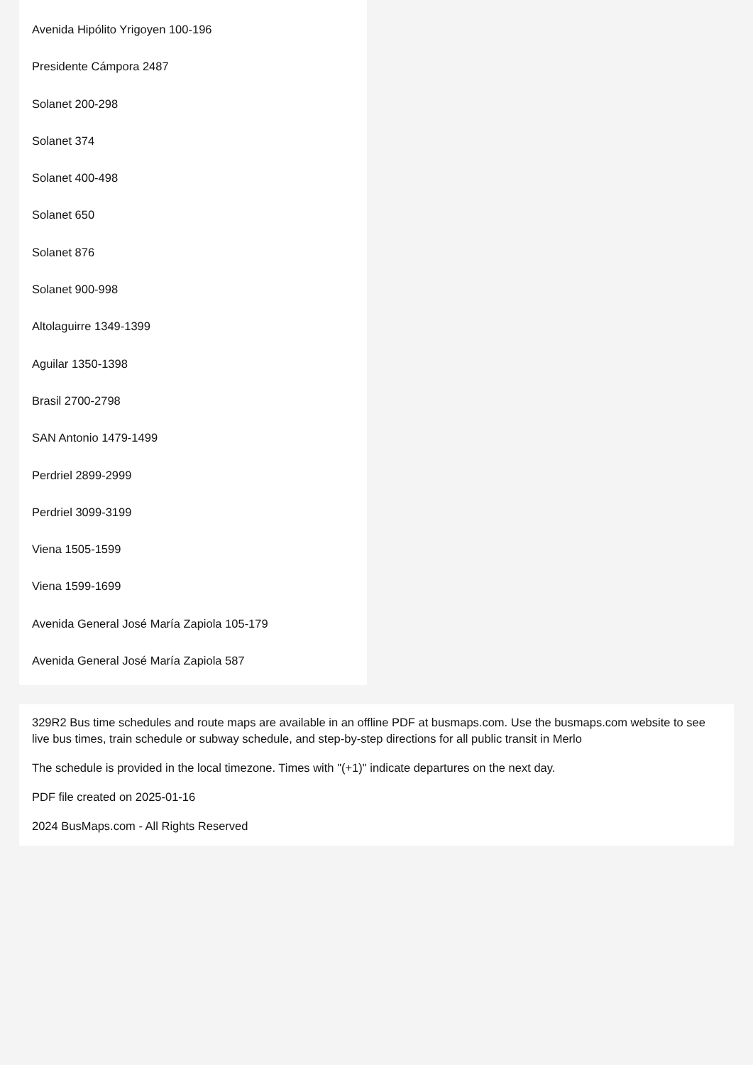Avenida Hipólito Yrigoyen 100-196
Presidente Cámpora 2487
Solanet 200-298
Solanet 374
Solanet 400-498
Solanet 650
Solanet 876
Solanet 900-998
Altolaguirre 1349-1399
Aguilar 1350-1398
Brasil 2700-2798
SAN Antonio 1479-1499
Perdriel 2899-2999
Perdriel 3099-3199
Viena 1505-1599
Viena 1599-1699
Avenida General José María Zapiola 105-179
Avenida General José María Zapiola 587
329R2 Bus time schedules and route maps are available in an offline PDF at busmaps.com. Use the busmaps.com website to see live bus times, train schedule or subway schedule, and step-by-step directions for all public transit in Merlo
The schedule is provided in the local timezone. Times with "(+1)" indicate departures on the next day.
PDF file created on 2025-01-16
2024 BusMaps.com - All Rights Reserved